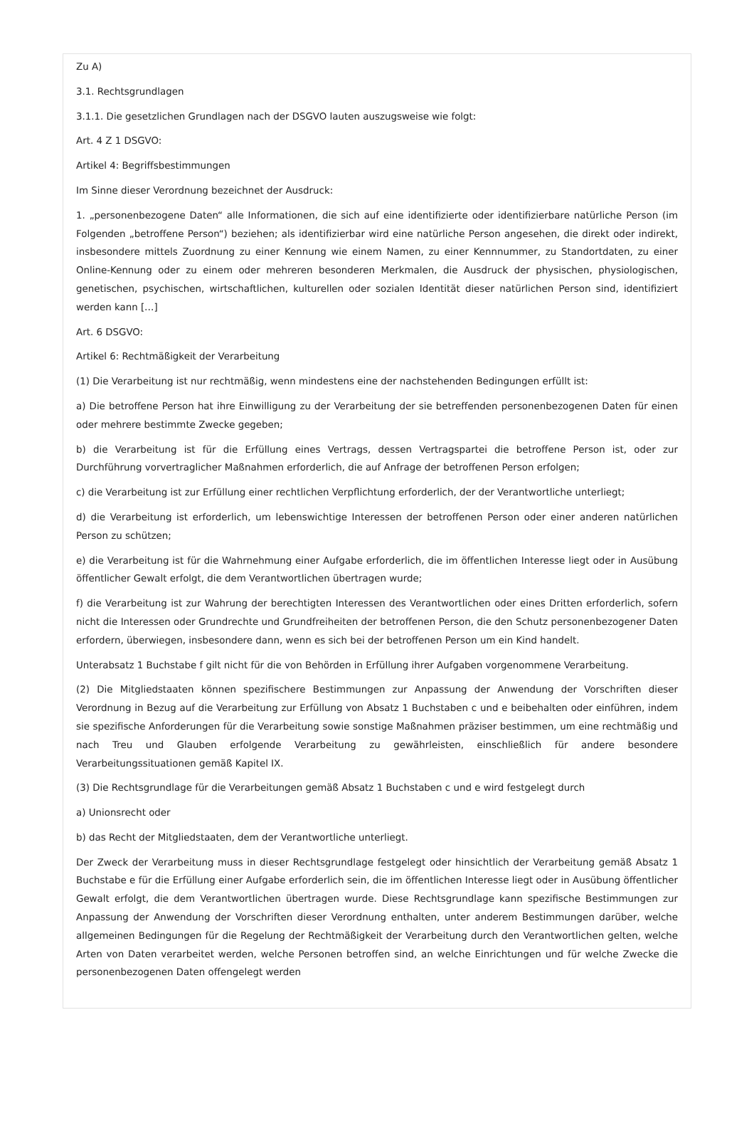Zu A)
3.1. Rechtsgrundlagen
3.1.1. Die gesetzlichen Grundlagen nach der DSGVO lauten auszugsweise wie folgt:
Art. 4 Z 1 DSGVO:
Artikel 4: Begriffsbestimmungen
Im Sinne dieser Verordnung bezeichnet der Ausdruck:
1. „personenbezogene Daten“ alle Informationen, die sich auf eine identifizierte oder identifizierbare natürliche Person (im Folgenden „betroffene Person“) beziehen; als identifizierbar wird eine natürliche Person angesehen, die direkt oder indirekt, insbesondere mittels Zuordnung zu einer Kennung wie einem Namen, zu einer Kennnummer, zu Standortdaten, zu einer Online-Kennung oder zu einem oder mehreren besonderen Merkmalen, die Ausdruck der physischen, physiologischen, genetischen, psychischen, wirtschaftlichen, kulturellen oder sozialen Identität dieser natürlichen Person sind, identifiziert werden kann […]
Art. 6 DSGVO:
Artikel 6: Rechtmäßigkeit der Verarbeitung
(1) Die Verarbeitung ist nur rechtmäßig, wenn mindestens eine der nachstehenden Bedingungen erfüllt ist:
a) Die betroffene Person hat ihre Einwilligung zu der Verarbeitung der sie betreffenden personenbezogenen Daten für einen oder mehrere bestimmte Zwecke gegeben;
b) die Verarbeitung ist für die Erfüllung eines Vertrags, dessen Vertragspartei die betroffene Person ist, oder zur Durchführung vorvertraglicher Maßnahmen erforderlich, die auf Anfrage der betroffenen Person erfolgen;
c) die Verarbeitung ist zur Erfüllung einer rechtlichen Verpflichtung erforderlich, der der Verantwortliche unterliegt;
d) die Verarbeitung ist erforderlich, um lebenswichtige Interessen der betroffenen Person oder einer anderen natürlichen Person zu schützen;
e) die Verarbeitung ist für die Wahrnehmung einer Aufgabe erforderlich, die im öffentlichen Interesse liegt oder in Ausübung öffentlicher Gewalt erfolgt, die dem Verantwortlichen übertragen wurde;
f) die Verarbeitung ist zur Wahrung der berechtigten Interessen des Verantwortlichen oder eines Dritten erforderlich, sofern nicht die Interessen oder Grundrechte und Grundfreiheiten der betroffenen Person, die den Schutz personenbezogener Daten erfordern, überwiegen, insbesondere dann, wenn es sich bei der betroffenen Person um ein Kind handelt.
Unterabsatz 1 Buchstabe f gilt nicht für die von Behörden in Erfüllung ihrer Aufgaben vorgenommene Verarbeitung.
(2) Die Mitgliedstaaten können spezifischere Bestimmungen zur Anpassung der Anwendung der Vorschriften dieser Verordnung in Bezug auf die Verarbeitung zur Erfüllung von Absatz 1 Buchstaben c und e beibehalten oder einführen, indem sie spezifische Anforderungen für die Verarbeitung sowie sonstige Maßnahmen präziser bestimmen, um eine rechtmäßig und nach Treu und Glauben erfolgende Verarbeitung zu gewährleisten, einschließlich für andere besondere Verarbeitungssituationen gemäß Kapitel IX.
(3) Die Rechtsgrundlage für die Verarbeitungen gemäß Absatz 1 Buchstaben c und e wird festgelegt durch
a) Unionsrecht oder
b) das Recht der Mitgliedstaaten, dem der Verantwortliche unterliegt.
Der Zweck der Verarbeitung muss in dieser Rechtsgrundlage festgelegt oder hinsichtlich der Verarbeitung gemäß Absatz 1 Buchstabe e für die Erfüllung einer Aufgabe erforderlich sein, die im öffentlichen Interesse liegt oder in Ausübung öffentlicher Gewalt erfolgt, die dem Verantwortlichen übertragen wurde. Diese Rechtsgrundlage kann spezifische Bestimmungen zur Anpassung der Anwendung der Vorschriften dieser Verordnung enthalten, unter anderem Bestimmungen darüber, welche allgemeinen Bedingungen für die Regelung der Rechtmäßigkeit der Verarbeitung durch den Verantwortlichen gelten, welche Arten von Daten verarbeitet werden, welche Personen betroffen sind, an welche Einrichtungen und für welche Zwecke die personenbezogenen Daten offengelegt werden